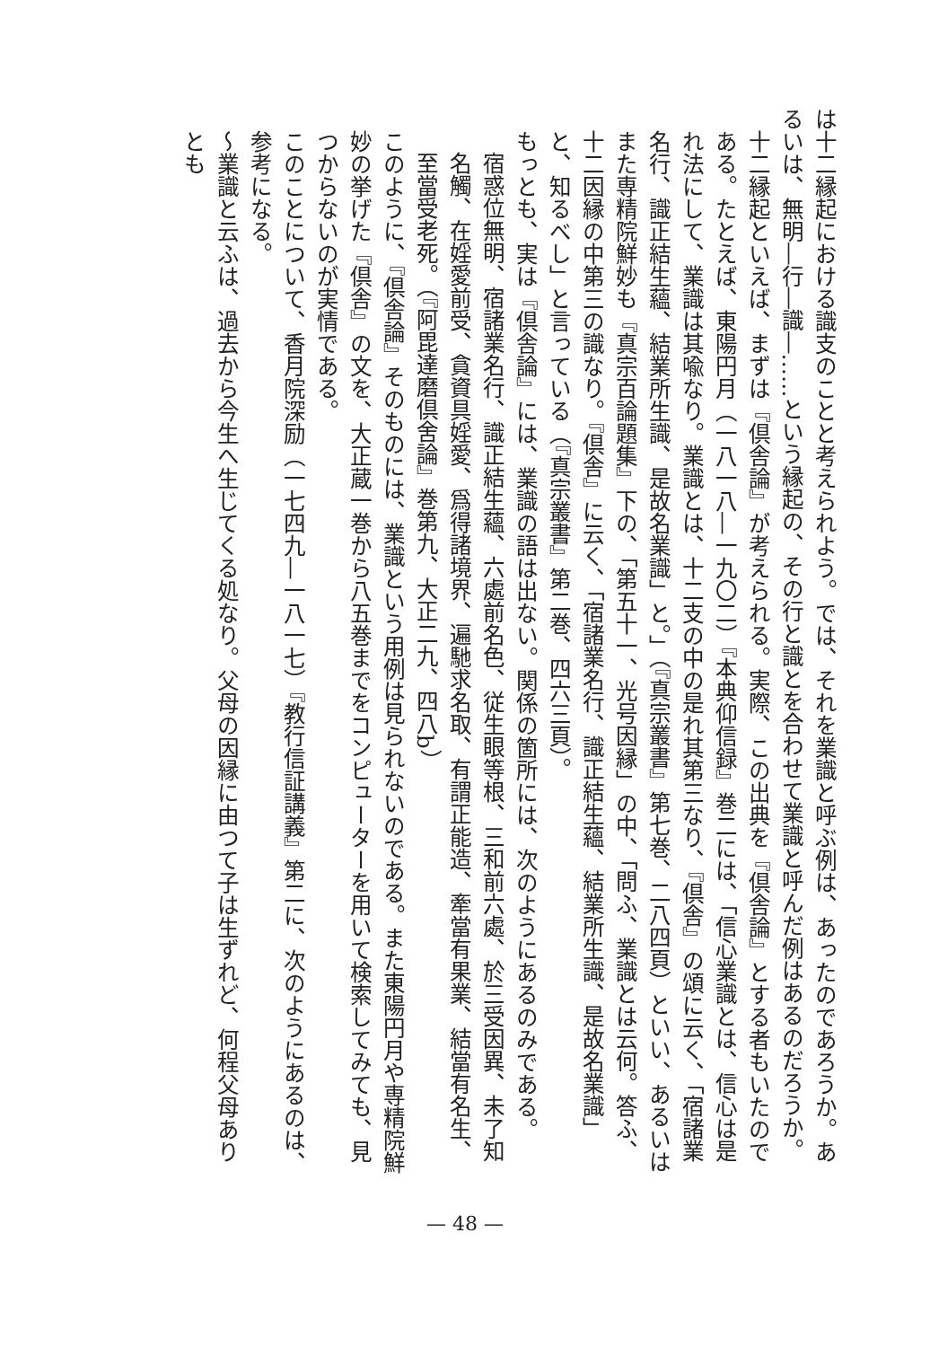は十二縁起における識支のことと考えられよう。では、それを業識と呼ぶ例は、あったのであろうか。あるいは、無明―行―識―……という縁起の、その行と識とを合わせて業識と呼んだ例はあるのだろうか。
十二縁起といえば、まずは『倶舎論』が考えられる。実際、この出典を『倶舎論』とする者もいたのである。たとえば、東陽円月（一八一八―一九〇二）『本典仰信録』巻二には、「信心業識とは、信心は是れ法にして、業識は其喩なり。業識とは、十二支の中の是れ其第三なり、『倶舎』の頌に云く、「宿諸業名行、識正結生蘊、結業所生識、是故名業識」と。」（『真宗叢書』第七巻、二八四頁）といい、あるいはまた専精院鮮妙も『真宗百論題集』下の、「第五十一、光号因縁」の中、「問ふ、業識とは云何。答ふ、十二因縁の中第三の識なり。『倶舎』に云く、「宿諸業名行、識正結生蘊、結業所生識、是故名業識」と、知るべし」と言っている（『真宗叢書』第二巻、四六三頁）。
もっとも、実は『倶舎論』には、業識の語は出ない。関係の箇所には、次のようにあるのみである。
宿惑位無明、宿諸業名行、識正結生蘊、六處前名色、従生眼等根、三和前六處、於三受因異、未了知名觸、在婬愛前受、貪資具婬愛、爲得諸境界、遍馳求名取、有謂正能造、牽當有果業、結當有名生、至當受老死。（『阿毘達磨倶舍論』巻第九、大正二九、四八b）
このように、『倶舎論』そのものには、業識という用例は見られないのである。また東陽円月や専精院鮮妙の挙げた『倶舎』の文を、大正蔵一巻から八五巻までをコンピューターを用いて検索してみても、見つからないのが実情である。
このことについて、香月院深励（一七四九―一八一七）『教行信証講義』第二に、次のようにあるのは、参考になる。
～業識と云ふは、過去から今生へ生じてくる処なり。父母の因縁に由つて子は生ずれど、何程父母ありとも
— 48 —